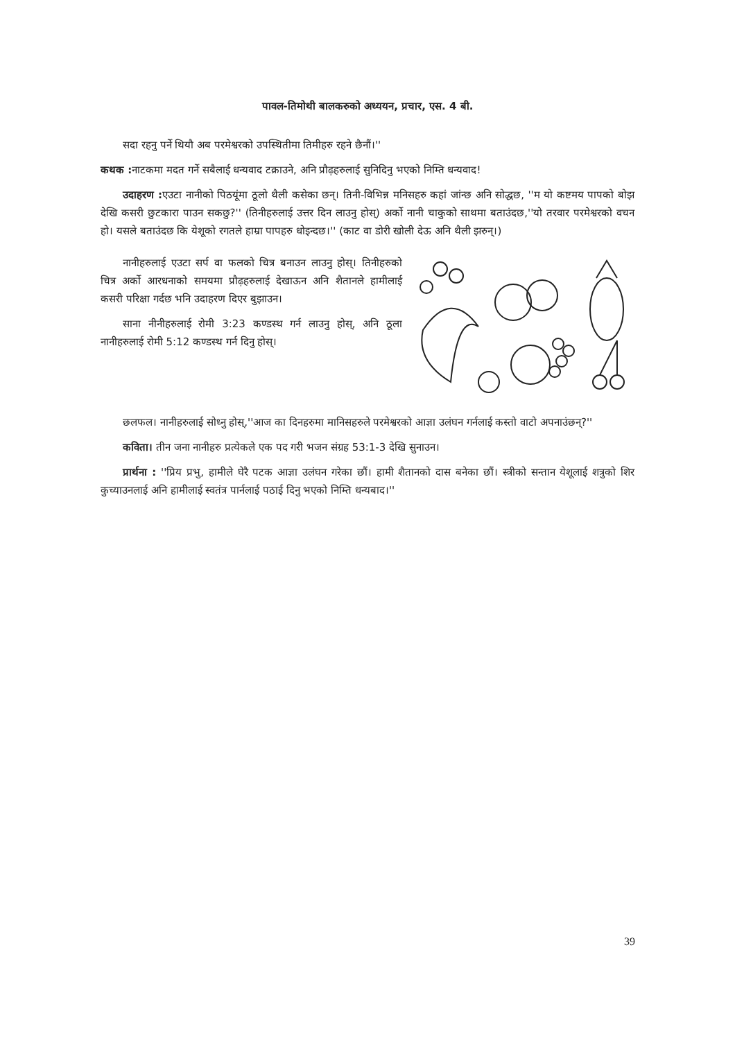पावल-तिमोथी बालकरुको अध्ययन, प्रचार, एस. 4 बी.
सदा रहनु पर्ने थियौ अब परमेश्वरको उपस्थितीमा तिमीहरु रहने छैनौं।''
कथक : नाटकमा मदत गर्ने सबैलाई धन्यवाद टक्राउने, अनि प्रौढ़हरुलाई सुनिदिनु भएको निम्ति धन्यवाद!
उदाहरण : एउटा नानीको पिठयूंमा ठूलो थैली कसेका छन्। तिनी-विभिन्न मनिसहरु कहां जांन्छ अनि सोद्धछ, ''म यो कष्टमय पापको बोझ देखि कसरी छुटकारा पाउन सकछु?'' (तिनीहरुलाई उत्तर दिन लाउनु होस्) अर्को नानी चाकुको साथमा बताउंदछ,''यो तरवार परमेश्वरको वचन हो। यसले बताउंदछ कि येशूको रगतले हाम्रा पापहरु धोइन्दछ।'' (काट वा डोरी खोली देऊ अनि थैली झरुन्।)
नानीहरुलाई एउटा सर्प वा फलको चित्र बनाउन लाउनु होस्। तिनीहरुको चित्र अर्को आरधनाको समयमा प्रौढ़हरुलाई देखाऊन अनि शैतानले हामीलाई कसरी परिक्षा गर्दछ भनि उदाहरण दिएर बुझाउन।
साना नीनीहरुलाई रोमी 3:23 कण्डस्थ गर्न लाउनु होस्, अनि ठूला नानीहरुलाई रोमी 5:12 कण्डस्थ गर्न दिनु होस्।
छलफल। नानीहरुलाई सोध्नु होस्,''आज का दिनहरुमा मानिसहरुले परमेश्वरको आज्ञा उलंघन गर्नलाई कस्तो वाटो अपनाउंछन्?''
कविता। तीन जना नानीहरु प्रत्येकले एक पद गरी भजन संग्रह 53:1-3 देखि सुनाउन।
प्रार्थना : ''प्रिय प्रभु, हामीले घेरै पटक आज्ञा उलंघन गरेका छौं। हामी शैतानको दास बनेका छौं। स्त्रीको सन्तान येशूलाई शत्रुको शिर कुच्याउनलाई अनि हामीलाई स्वतंत्र पार्नलाई पठाई दिनु भएको निम्ति धन्यबाद।''
39